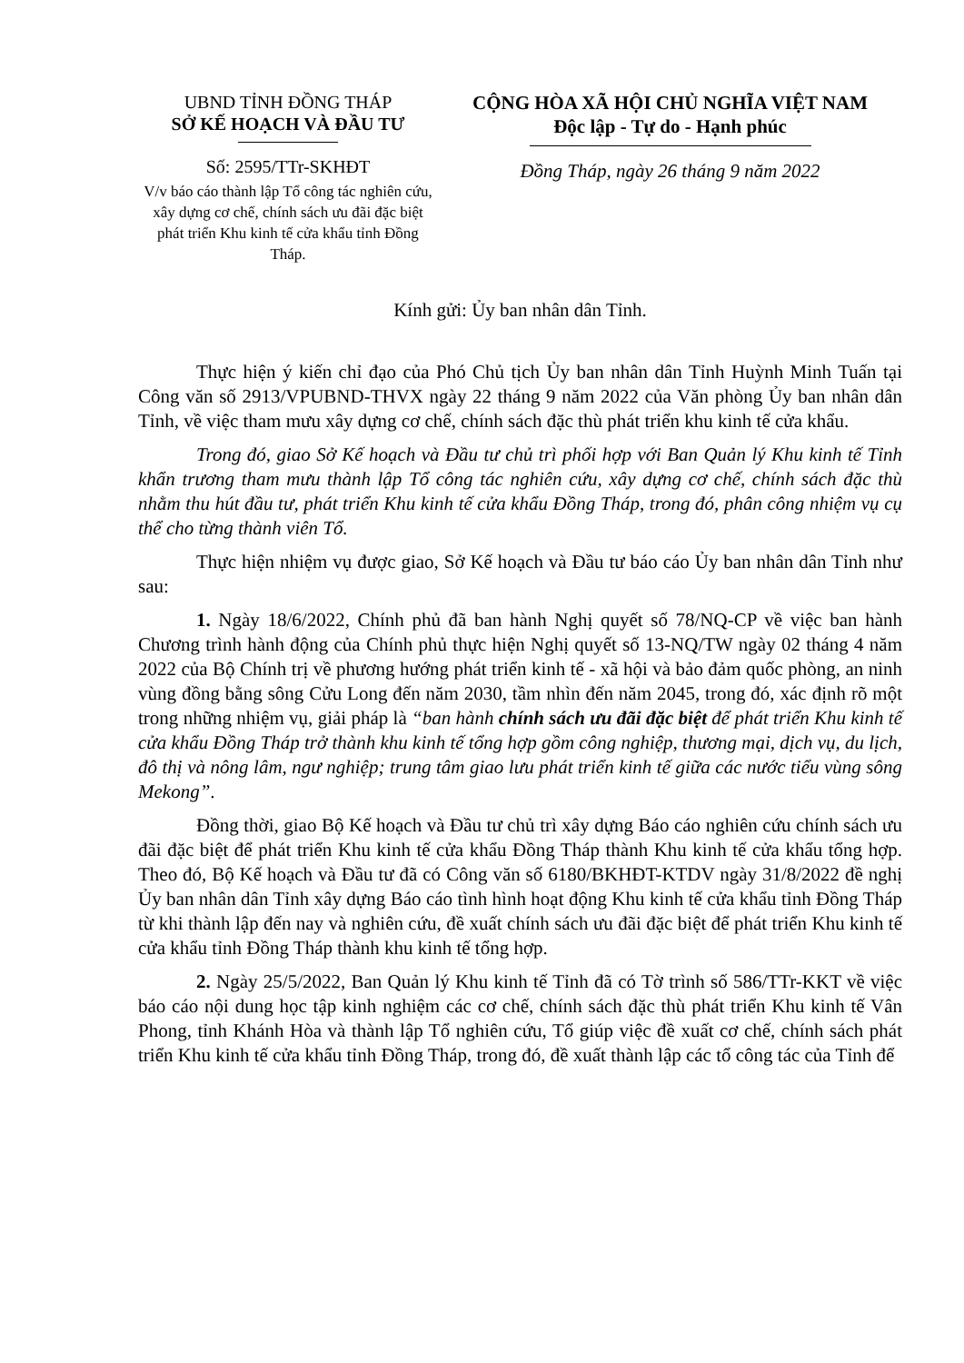UBND TỈNH ĐỒNG THÁP
SỞ KẾ HOẠCH VÀ ĐẦU TƯ
Số: 2595/TTr-SKHĐT
V/v báo cáo thành lập Tổ công tác nghiên cứu, xây dựng cơ chế, chính sách ưu đãi đặc biệt phát triển Khu kinh tế cửa khẩu tỉnh Đồng Tháp.
CỘNG HÒA XÃ HỘI CHỦ NGHĨA VIỆT NAM
Độc lập - Tự do - Hạnh phúc
Đồng Tháp, ngày 26 tháng 9 năm 2022
Kính gửi: Ủy ban nhân dân Tỉnh.
Thực hiện ý kiến chỉ đạo của Phó Chủ tịch Ủy ban nhân dân Tỉnh Huỳnh Minh Tuấn tại Công văn số 2913/VPUBND-THVX ngày 22 tháng 9 năm 2022 của Văn phòng Ủy ban nhân dân Tỉnh, về việc tham mưu xây dựng cơ chế, chính sách đặc thù phát triển khu kinh tế cửa khẩu.
Trong đó, giao Sở Kế hoạch và Đầu tư chủ trì phối hợp với Ban Quản lý Khu kinh tế Tỉnh khẩn trương tham mưu thành lập Tổ công tác nghiên cứu, xây dựng cơ chế, chính sách đặc thù nhằm thu hút đầu tư, phát triển Khu kinh tế cửa khẩu Đồng Tháp, trong đó, phân công nhiệm vụ cụ thể cho từng thành viên Tổ.
Thực hiện nhiệm vụ được giao, Sở Kế hoạch và Đầu tư báo cáo Ủy ban nhân dân Tỉnh như sau:
1. Ngày 18/6/2022, Chính phủ đã ban hành Nghị quyết số 78/NQ-CP về việc ban hành Chương trình hành động của Chính phủ thực hiện Nghị quyết số 13-NQ/TW ngày 02 tháng 4 năm 2022 của Bộ Chính trị về phương hướng phát triển kinh tế - xã hội và bảo đảm quốc phòng, an ninh vùng đồng bằng sông Cửu Long đến năm 2030, tầm nhìn đến năm 2045, trong đó, xác định rõ một trong những nhiệm vụ, giải pháp là “ban hành chính sách ưu đãi đặc biệt để phát triển Khu kinh tế cửa khẩu Đồng Tháp trở thành khu kinh tế tổng hợp gồm công nghiệp, thương mại, dịch vụ, du lịch, đô thị và nông lâm, ngư nghiệp; trung tâm giao lưu phát triển kinh tế giữa các nước tiểu vùng sông Mekong”.
Đồng thời, giao Bộ Kế hoạch và Đầu tư chủ trì xây dựng Báo cáo nghiên cứu chính sách ưu đãi đặc biệt để phát triển Khu kinh tế cửa khẩu Đồng Tháp thành Khu kinh tế cửa khẩu tổng hợp. Theo đó, Bộ Kế hoạch và Đầu tư đã có Công văn số 6180/BKHĐT-KTDV ngày 31/8/2022 đề nghị Ủy ban nhân dân Tỉnh xây dựng Báo cáo tình hình hoạt động Khu kinh tế cửa khẩu tỉnh Đồng Tháp từ khi thành lập đến nay và nghiên cứu, đề xuất chính sách ưu đãi đặc biệt để phát triển Khu kinh tế cửa khẩu tỉnh Đồng Tháp thành khu kinh tế tổng hợp.
2. Ngày 25/5/2022, Ban Quản lý Khu kinh tế Tỉnh đã có Tờ trình số 586/TTr-KKT về việc báo cáo nội dung học tập kinh nghiệm các cơ chế, chính sách đặc thù phát triển Khu kinh tế Vân Phong, tỉnh Khánh Hòa và thành lập Tổ nghiên cứu, Tổ giúp việc đề xuất cơ chế, chính sách phát triển Khu kinh tế cửa khẩu tỉnh Đồng Tháp, trong đó, đề xuất thành lập các tổ công tác của Tỉnh để